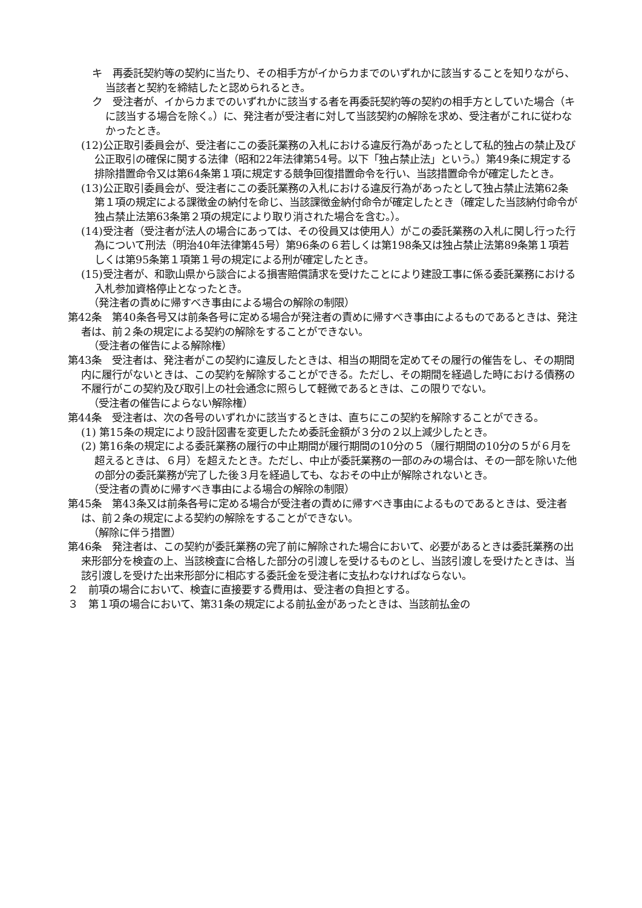キ　再委託契約等の契約に当たり、その相手方がイからカまでのいずれかに該当することを知りながら、当該者と契約を締結したと認められるとき。
ク　受注者が、イからカまでのいずれかに該当する者を再委託契約等の契約の相手方としていた場合（キに該当する場合を除く。）に、発注者が受注者に対して当該契約の解除を求め、受注者がこれに従わなかったとき。
(12)公正取引委員会が、受注者にこの委託業務の入札における違反行為があったとして私的独占の禁止及び公正取引の確保に関する法律（昭和22年法律第54号。以下「独占禁止法」という。）第49条に規定する排除措置命令又は第64条第１項に規定する競争回復措置命令を行い、当該措置命令が確定したとき。
(13)公正取引委員会が、受注者にこの委託業務の入札における違反行為があったとして独占禁止法第62条第１項の規定による課徴金の納付を命じ、当該課徴金納付命令が確定したとき（確定した当該納付命令が独占禁止法第63条第２項の規定により取り消された場合を含む。）。
(14)受注者（受注者が法人の場合にあっては、その役員又は使用人）がこの委託業務の入札に関し行った行為について刑法（明治40年法律第45号）第96条の６若しくは第198条又は独占禁止法第89条第１項若しくは第95条第１項第１号の規定による刑が確定したとき。
(15)受注者が、和歌山県から談合による損害賠償請求を受けたことにより建設工事に係る委託業務における入札参加資格停止となったとき。
（発注者の責めに帰すべき事由による場合の解除の制限）
第42条　第40条各号又は前条各号に定める場合が発注者の責めに帰すべき事由によるものであるときは、発注者は、前２条の規定による契約の解除をすることができない。
（受注者の催告による解除権）
第43条　受注者は、発注者がこの契約に違反したときは、相当の期間を定めてその履行の催告をし、その期間内に履行がないときは、この契約を解除することができる。ただし、その期間を経過した時における債務の不履行がこの契約及び取引上の社会通念に照らして軽微であるときは、この限りでない。
（受注者の催告によらない解除権）
第44条　受注者は、次の各号のいずれかに該当するときは、直ちにこの契約を解除することができる。
(1) 第15条の規定により設計図書を変更したため委託金額が３分の２以上減少したとき。
(2) 第16条の規定による委託業務の履行の中止期間が履行期間の10分の５（履行期間の10分の５が６月を超えるときは、６月）を超えたとき。ただし、中止が委託業務の一部のみの場合は、その一部を除いた他の部分の委託業務が完了した後３月を経過しても、なおその中止が解除されないとき。
（受注者の責めに帰すべき事由による場合の解除の制限）
第45条　第43条又は前条各号に定める場合が受注者の責めに帰すべき事由によるものであるときは、受注者は、前２条の規定による契約の解除をすることができない。
（解除に伴う措置）
第46条　発注者は、この契約が委託業務の完了前に解除された場合において、必要があるときは委託業務の出来形部分を検査の上、当該検査に合格した部分の引渡しを受けるものとし、当該引渡しを受けたときは、当該引渡しを受けた出来形部分に相応する委託金を受注者に支払わなければならない。
２　前項の場合において、検査に直接要する費用は、受注者の負担とする。
３　第１項の場合において、第31条の規定による前払金があったときは、当該前払金の